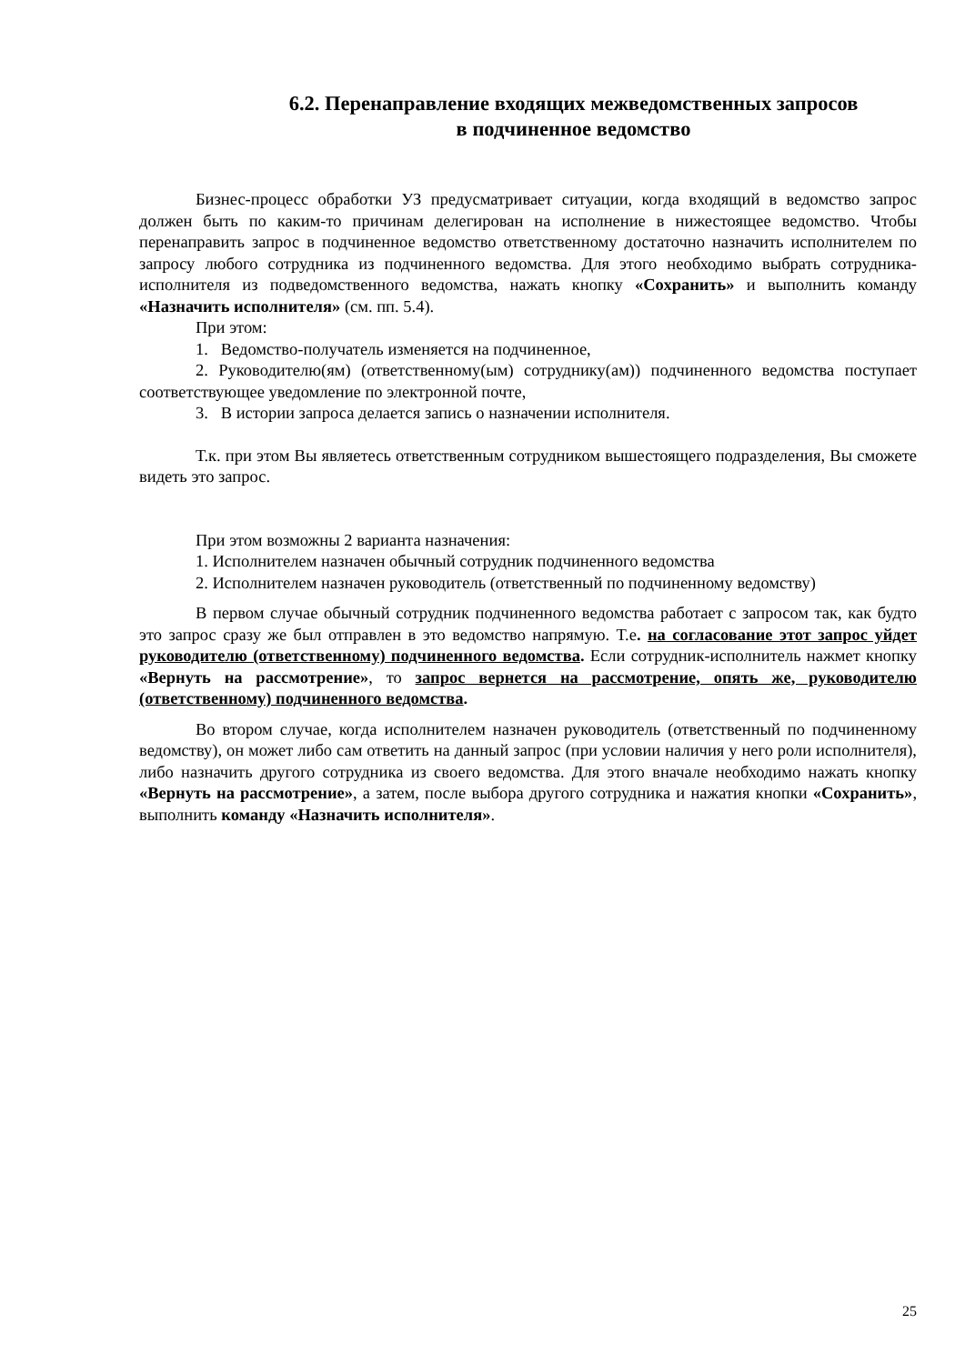6.2. Перенаправление входящих межведомственных запросов
в подчиненное ведомство
Бизнес-процесс обработки УЗ предусматривает ситуации, когда входящий в ведомство запрос должен быть по каким-то причинам делегирован на исполнение в нижестоящее ведомство. Чтобы перенаправить запрос в подчиненное ведомство ответственному достаточно назначить исполнителем по запросу любого сотрудника из подчиненного ведомства. Для этого необходимо выбрать сотрудника-исполнителя из подведомственного ведомства, нажать кнопку «Сохранить» и выполнить команду «Назначить исполнителя» (см. пп. 5.4).
При этом:
1. Ведомство-получатель изменяется на подчиненное,
2. Руководителю(ям) (ответственному(ым) сотруднику(ам)) подчиненного ведомства поступает соответствующее уведомление по электронной почте,
3. В истории запроса делается запись о назначении исполнителя.
Т.к. при этом Вы являетесь ответственным сотрудником вышестоящего подразделения, Вы сможете видеть это запрос.
При этом возможны 2 варианта назначения:
1. Исполнителем назначен обычный сотрудник подчиненного ведомства
2. Исполнителем назначен руководитель (ответственный по подчиненному ведомству)
В первом случае обычный сотрудник подчиненного ведомства работает с запросом так, как будто это запрос сразу же был отправлен в это ведомство напрямую. Т.е. на согласование этот запрос уйдет руководителю (ответственному) подчиненного ведомства. Если сотрудник-исполнитель нажмет кнопку «Вернуть на рассмотрение», то запрос вернется на рассмотрение, опять же, руководителю (ответственному) подчиненного ведомства.
Во втором случае, когда исполнителем назначен руководитель (ответственный по подчиненному ведомству), он может либо сам ответить на данный запрос (при условии наличия у него роли исполнителя), либо назначить другого сотрудника из своего ведомства. Для этого вначале необходимо нажать кнопку «Вернуть на рассмотрение», а затем, после выбора другого сотрудника и нажатия кнопки «Сохранить», выполнить команду «Назначить исполнителя».
25